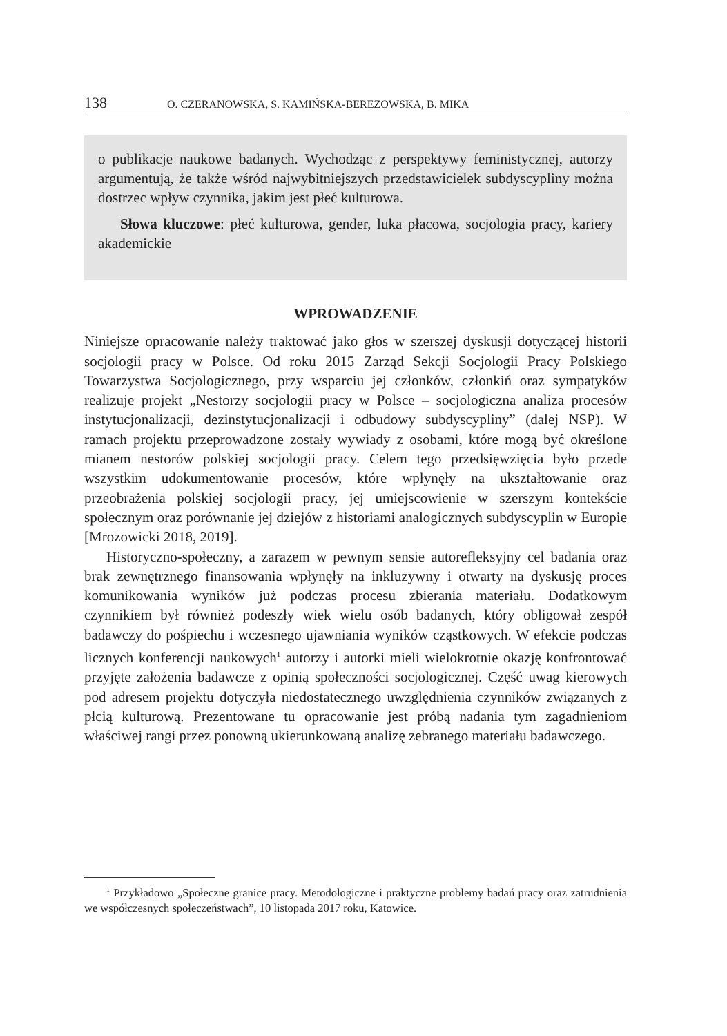138 O. CZERANOWSKA, S. KAMIŃSKA-BEREZOWSKA, B. MIKA
o publikacje naukowe badanych. Wychodząc z perspektywy feministycznej, autorzy argumentują, że także wśród najwybitniejszych przedstawicielek subdyscypliny można dostrzec wpływ czynnika, jakim jest płeć kulturowa.
Słowa kluczowe: płeć kulturowa, gender, luka płacowa, socjologia pracy, kariery akademickie
WPROWADZENIE
Niniejsze opracowanie należy traktować jako głos w szerszej dyskusji dotyczącej historii socjologii pracy w Polsce. Od roku 2015 Zarząd Sekcji Socjologii Pracy Polskiego Towarzystwa Socjologicznego, przy wsparciu jej członków, członkiń oraz sympatyków realizuje projekt „Nestorzy socjologii pracy w Polsce – socjologiczna analiza procesów instytucjonalizacji, dezinstytucjonalizacji i odbudowy subdyscypliny” (dalej NSP). W ramach projektu przeprowadzone zostały wywiady z osobami, które mogą być określone mianem nestorów polskiej socjologii pracy. Celem tego przedsięwzięcia było przede wszystkim udokumentowanie procesów, które wpłynęły na ukształtowanie oraz przeobrażenia polskiej socjologii pracy, jej umiejscowienie w szerszym kontekście społecznym oraz porównanie jej dziejów z historiami analogicznych subdyscyplin w Europie [Mrozowicki 2018, 2019].
Historyczno-społeczny, a zarazem w pewnym sensie autorefleksyjny cel badania oraz brak zewnętrznego finansowania wpłynęły na inkluzywny i otwarty na dyskusję proces komunikowania wyników już podczas procesu zbierania materiału. Dodatkowym czynnikiem był również podeszły wiek wielu osób badanych, który obligował zespół badawczy do pośpiechu i wczesnego ujawniania wyników cząstkowych. W efekcie podczas licznych konferencji naukowych<sup>1</sup> autorzy i autorki mieli wielokrotnie okazję konfrontować przyjęte założenia badawcze z opinią społeczności socjologicznej. Część uwag kierowych pod adresem projektu dotyczyła niedostatecznego uwzględnienia czynników związanych z płcią kulturową. Prezentowane tu opracowanie jest próbą nadania tym zagadnieniom właściwej rangi przez ponowną ukierunkowaną analizę zebranego materiału badawczego.
<sup>1</sup> Przykładowo „Społeczne granice pracy. Metodologiczne i praktyczne problemy badań pracy oraz zatrudnienia we współczesnych społeczeństwach”, 10 listopada 2017 roku, Katowice.